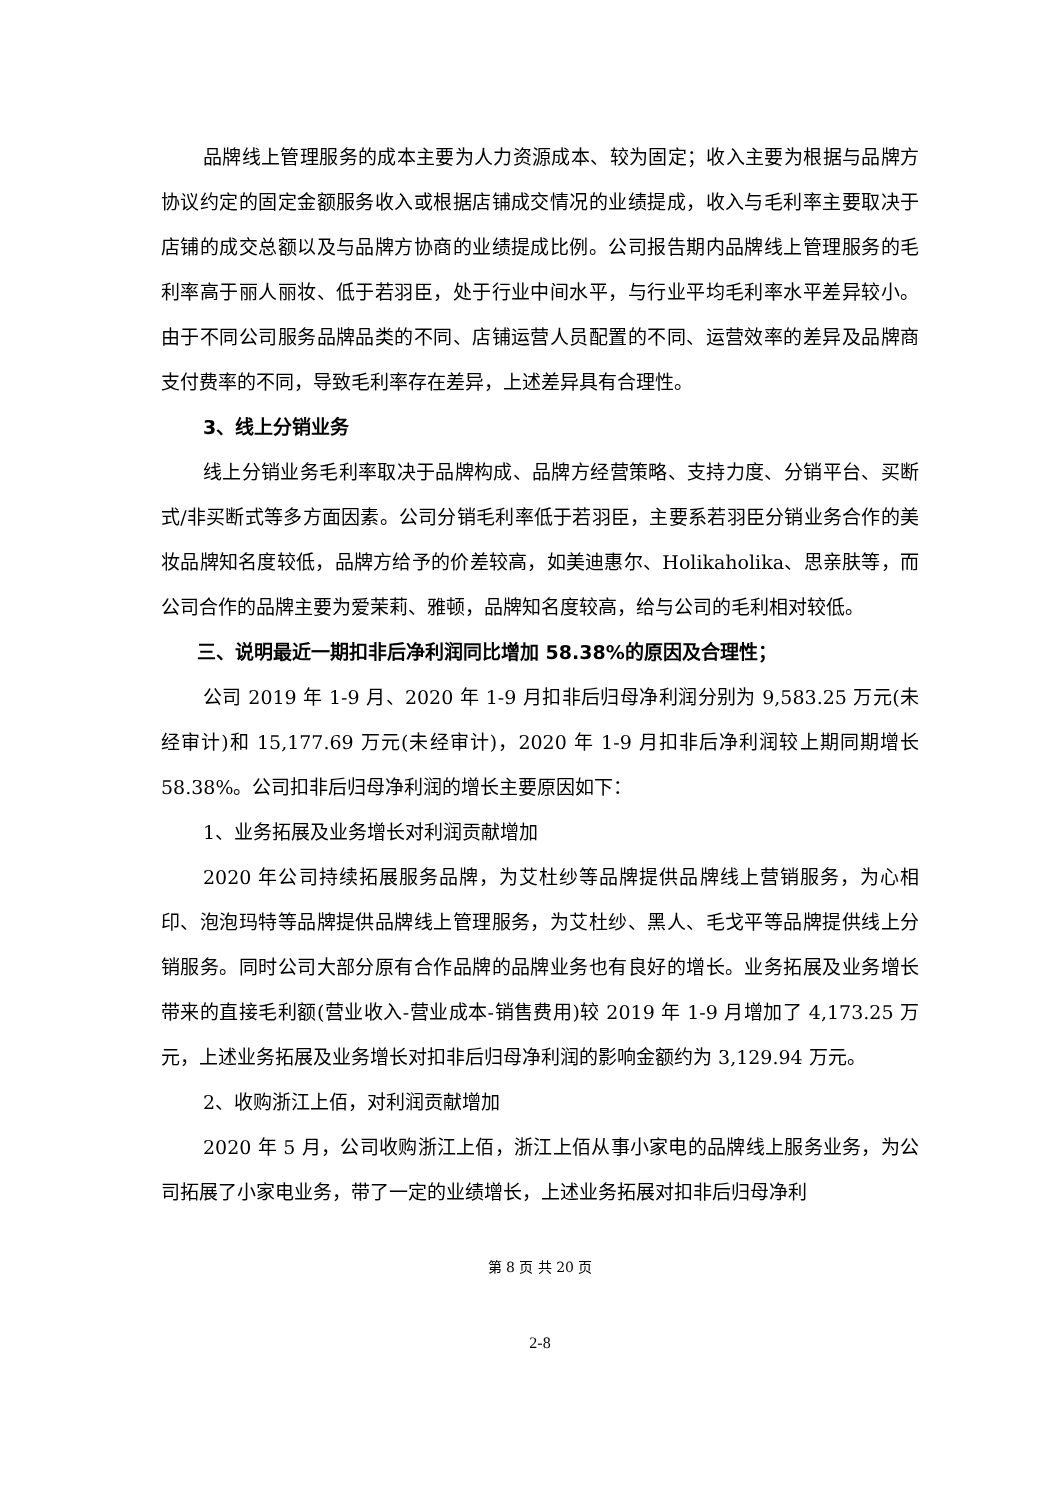品牌线上管理服务的成本主要为人力资源成本、较为固定；收入主要为根据与品牌方协议约定的固定金额服务收入或根据店铺成交情况的业绩提成，收入与毛利率主要取决于店铺的成交总额以及与品牌方协商的业绩提成比例。公司报告期内品牌线上管理服务的毛利率高于丽人丽妆、低于若羽臣，处于行业中间水平，与行业平均毛利率水平差异较小。由于不同公司服务品牌品类的不同、店铺运营人员配置的不同、运营效率的差异及品牌商支付费率的不同，导致毛利率存在差异，上述差异具有合理性。
3、线上分销业务
线上分销业务毛利率取决于品牌构成、品牌方经营策略、支持力度、分销平台、买断式/非买断式等多方面因素。公司分销毛利率低于若羽臣，主要系若羽臣分销业务合作的美妆品牌知名度较低，品牌方给予的价差较高，如美迪惠尔、Holikaholika、思亲肤等，而公司合作的品牌主要为爱茉莉、雅顿，品牌知名度较高，给与公司的毛利相对较低。
三、说明最近一期扣非后净利润同比增加 58.38%的原因及合理性；
公司 2019 年 1-9 月、2020 年 1-9 月扣非后归母净利润分别为 9,583.25 万元(未经审计)和 15,177.69 万元(未经审计)，2020 年 1-9 月扣非后净利润较上期同期增长 58.38%。公司扣非后归母净利润的增长主要原因如下：
1、业务拓展及业务增长对利润贡献增加
2020 年公司持续拓展服务品牌，为艾杜纱等品牌提供品牌线上营销服务，为心相印、泡泡玛特等品牌提供品牌线上管理服务，为艾杜纱、黑人、毛戈平等品牌提供线上分销服务。同时公司大部分原有合作品牌的品牌业务也有良好的增长。业务拓展及业务增长带来的直接毛利额(营业收入-营业成本-销售费用)较 2019 年 1-9 月增加了 4,173.25 万元，上述业务拓展及业务增长对扣非后归母净利润的影响金额约为 3,129.94 万元。
2、收购浙江上佰，对利润贡献增加
2020 年 5 月，公司收购浙江上佰，浙江上佰从事小家电的品牌线上服务业务，为公司拓展了小家电业务，带了一定的业绩增长，上述业务拓展对扣非后归母净利
第 8 页 共 20 页
2-8